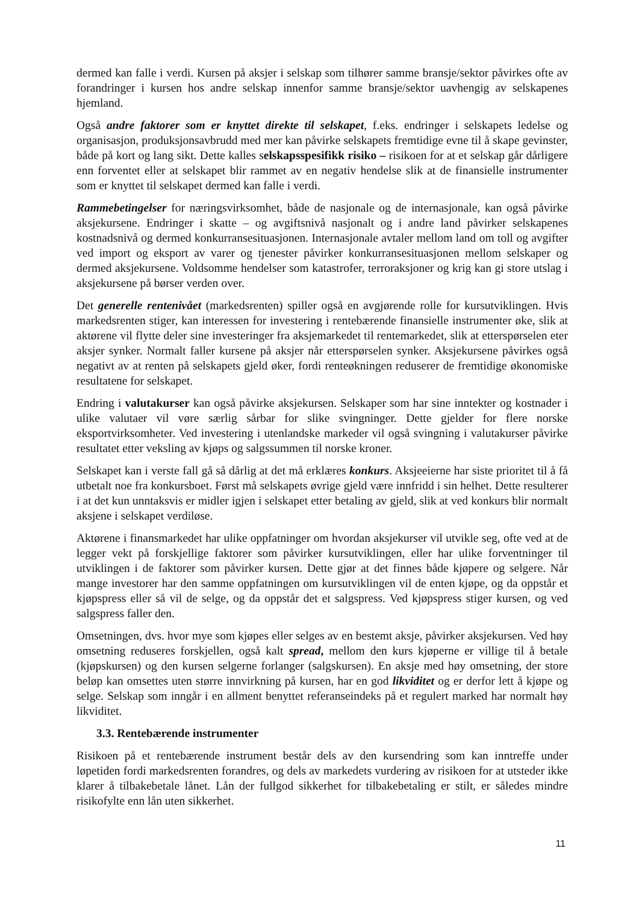dermed kan falle i verdi. Kursen på aksjer i selskap som tilhører samme bransje/sektor påvirkes ofte av forandringer i kursen hos andre selskap innenfor samme bransje/sektor uavhengig av selskapenes hjemland.
Også andre faktorer som er knyttet direkte til selskapet, f.eks. endringer i selskapets ledelse og organisasjon, produksjonsavbrudd med mer kan påvirke selskapets fremtidige evne til å skape gevinster, både på kort og lang sikt. Dette kalles selskapsspesifikk risiko – risikoen for at et selskap går dårligere enn forventet eller at selskapet blir rammet av en negativ hendelse slik at de finansielle instrumenter som er knyttet til selskapet dermed kan falle i verdi.
Rammebetingelser for næringsvirksomhet, både de nasjonale og de internasjonale, kan også påvirke aksjekursene. Endringer i skatte – og avgiftsnivå nasjonalt og i andre land påvirker selskapenes kostnadsnivå og dermed konkurransesituasjonen. Internasjonale avtaler mellom land om toll og avgifter ved import og eksport av varer og tjenester påvirker konkurransesituasjonen mellom selskaper og dermed aksjekursene. Voldsomme hendelser som katastrofer, terroraksjoner og krig kan gi store utslag i aksjekursene på børser verden over.
Det generelle rentenivået (markedsrenten) spiller også en avgjørende rolle for kursutviklingen. Hvis markedsrenten stiger, kan interessen for investering i rentebærende finansielle instrumenter øke, slik at aktørene vil flytte deler sine investeringer fra aksjemarkedet til rentemarkedet, slik at etterspørselen eter aksjer synker. Normalt faller kursene på aksjer når etterspørselen synker. Aksjekursene påvirkes også negativt av at renten på selskapets gjeld øker, fordi renteøkningen reduserer de fremtidige økonomiske resultatene for selskapet.
Endring i valutakurser kan også påvirke aksjekursen. Selskaper som har sine inntekter og kostnader i ulike valutaer vil vøre særlig sårbar for slike svingninger. Dette gjelder for flere norske eksportvirksomheter. Ved investering i utenlandske markeder vil også svingning i valutakurser påvirke resultatet etter veksling av kjøps og salgssummen til norske kroner.
Selskapet kan i verste fall gå så dårlig at det må erklæres konkurs. Aksjeeierne har siste prioritet til å få utbetalt noe fra konkursboet. Først må selskapets øvrige gjeld være innfridd i sin helhet. Dette resulterer i at det kun unntaksvis er midler igjen i selskapet etter betaling av gjeld, slik at ved konkurs blir normalt aksjene i selskapet verdiløse.
Aktørene i finansmarkedet har ulike oppfatninger om hvordan aksjekurser vil utvikle seg, ofte ved at de legger vekt på forskjellige faktorer som påvirker kursutviklingen, eller har ulike forventninger til utviklingen i de faktorer som påvirker kursen. Dette gjør at det finnes både kjøpere og selgere. Når mange investorer har den samme oppfatningen om kursutviklingen vil de enten kjøpe, og da oppstår et kjøpspress eller så vil de selge, og da oppstår det et salgspress. Ved kjøpspress stiger kursen, og ved salgspress faller den.
Omsetningen, dvs. hvor mye som kjøpes eller selges av en bestemt aksje, påvirker aksjekursen. Ved høy omsetning reduseres forskjellen, også kalt spread, mellom den kurs kjøperne er villige til å betale (kjøpskursen) og den kursen selgerne forlanger (salgskursen). En aksje med høy omsetning, der store beløp kan omsettes uten større innvirkning på kursen, har en god likviditet og er derfor lett å kjøpe og selge. Selskap som inngår i en allment benyttet referanseindeks på et regulert marked har normalt høy likviditet.
3.3. Rentebærende instrumenter
Risikoen på et rentebærende instrument består dels av den kursendring som kan inntreffe under løpetiden fordi markedsrenten forandres, og dels av markedets vurdering av risikoen for at utsteder ikke klarer å tilbakebetale lånet. Lån der fullgod sikkerhet for tilbakebetaling er stilt, er således mindre risikofylte enn lån uten sikkerhet.
11